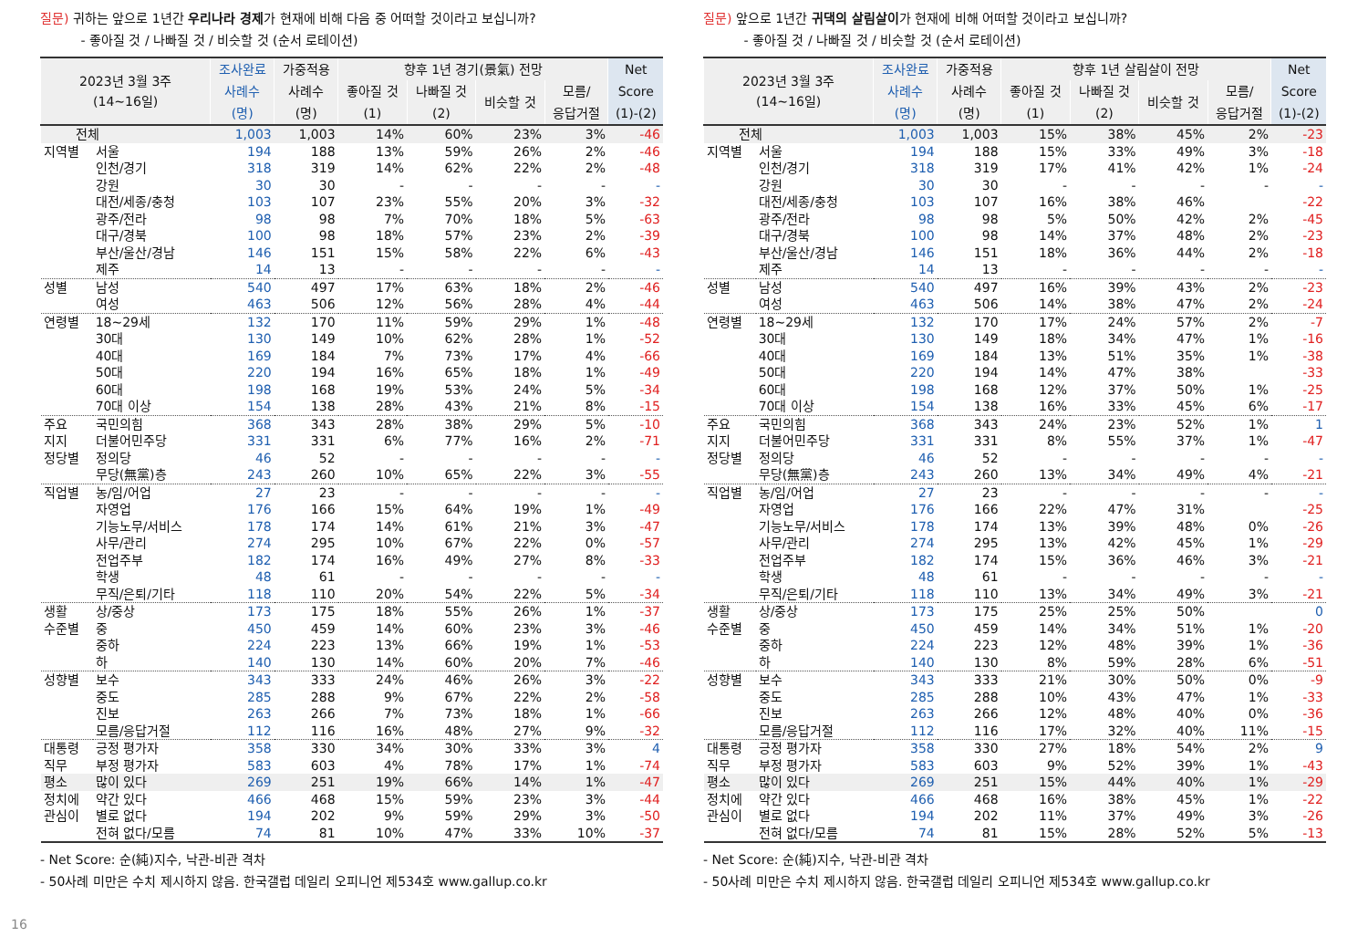질문) 귀하는 앞으로 1년간 우리나라 경제가 현재에 비해 다음 중 어떠할 것이라고 보십니까?
- 좋아질 것 / 나빠질 것 / 비슷할 것 (순서 로테이션)
| 2023년 3월 3주 (14~16일) | | 조사완료 | 가중적용 | 향후 1년 경기(景氣) 전망 | | | | Net |
| --- | --- | --- | --- | --- | --- | --- | --- | --- |
| | | 사례수 | 사례수 | 좋아질 것 | 나빠질 것 | 비슷할 것 | 모름/ | Score |
| | | (명) | (명) | (1) | (2) | | 응답거절 | (1)-(2) |
| 전체 | | 1,003 | 1,003 | 14% | 60% | 23% | 3% | -46 |
| 지역별 | 서울 | 194 | 188 | 13% | 59% | 26% | 2% | -46 |
| | 인천/경기 | 318 | 319 | 14% | 62% | 22% | 2% | -48 |
| | 강원 | 30 | 30 | - | - | - | - | - |
| | 대전/세종/충청 | 103 | 107 | 23% | 55% | 20% | 3% | -32 |
| | 광주/전라 | 98 | 98 | 7% | 70% | 18% | 5% | -63 |
| | 대구/경북 | 100 | 98 | 18% | 57% | 23% | 2% | -39 |
| | 부산/울산/경남 | 146 | 151 | 15% | 58% | 22% | 6% | -43 |
| | 제주 | 14 | 13 | - | - | - | - | - |
| 성별 | 남성 | 540 | 497 | 17% | 63% | 18% | 2% | -46 |
| | 여성 | 463 | 506 | 12% | 56% | 28% | 4% | -44 |
| 연령별 | 18~29세 | 132 | 170 | 11% | 59% | 29% | 1% | -48 |
| | 30대 | 130 | 149 | 10% | 62% | 28% | 1% | -52 |
| | 40대 | 169 | 184 | 7% | 73% | 17% | 4% | -66 |
| | 50대 | 220 | 194 | 16% | 65% | 18% | 1% | -49 |
| | 60대 | 198 | 168 | 19% | 53% | 24% | 5% | -34 |
| | 70대 이상 | 154 | 138 | 28% | 43% | 21% | 8% | -15 |
| 주요 | 국민의힘 | 368 | 343 | 28% | 38% | 29% | 5% | -10 |
| 지지 | 더불어민주당 | 331 | 331 | 6% | 77% | 16% | 2% | -71 |
| 정당별 | 정의당 | 46 | 52 | - | - | - | - | - |
| | 무당(無黨)층 | 243 | 260 | 10% | 65% | 22% | 3% | -55 |
| 직업별 | 농/임/어업 | 27 | 23 | - | - | - | - | - |
| | 자영업 | 176 | 166 | 15% | 64% | 19% | 1% | -49 |
| | 기능노무/서비스 | 178 | 174 | 14% | 61% | 21% | 3% | -47 |
| | 사무/관리 | 274 | 295 | 10% | 67% | 22% | 0% | -57 |
| | 전업주부 | 182 | 174 | 16% | 49% | 27% | 8% | -33 |
| | 학생 | 48 | 61 | - | - | - | - | - |
| | 무직/은퇴/기타 | 118 | 110 | 20% | 54% | 22% | 5% | -34 |
| 생활 | 상/중상 | 173 | 175 | 18% | 55% | 26% | 1% | -37 |
| 수준별 | 중 | 450 | 459 | 14% | 60% | 23% | 3% | -46 |
| | 중하 | 224 | 223 | 13% | 66% | 19% | 1% | -53 |
| | 하 | 140 | 130 | 14% | 60% | 20% | 7% | -46 |
| 성향별 | 보수 | 343 | 333 | 24% | 46% | 26% | 3% | -22 |
| | 중도 | 285 | 288 | 9% | 67% | 22% | 2% | -58 |
| | 진보 | 263 | 266 | 7% | 73% | 18% | 1% | -66 |
| | 모름/응답거절 | 112 | 116 | 16% | 48% | 27% | 9% | -32 |
| 대통령 | 긍정 평가자 | 358 | 330 | 34% | 30% | 33% | 3% | 4 |
| 직무 | 부정 평가자 | 583 | 603 | 4% | 78% | 17% | 1% | -74 |
| 평소 | 많이 있다 | 269 | 251 | 19% | 66% | 14% | 1% | -47 |
| 정치에 | 약간 있다 | 466 | 468 | 15% | 59% | 23% | 3% | -44 |
| 관심이 | 별로 없다 | 194 | 202 | 9% | 59% | 29% | 3% | -50 |
| | 전혀 없다/모름 | 74 | 81 | 10% | 47% | 33% | 10% | -37 |
- Net Score: 순(純)지수, 낙관-비관 격차
- 50사례 미만은 수치 제시하지 않음. 한국갤럽 데일리 오피니언 제534호 www.gallup.co.kr
질문) 앞으로 1년간 귀댁의 살림살이가 현재에 비해 어떠할 것이라고 보십니까?
- 좋아질 것 / 나빠질 것 / 비슷할 것 (순서 로테이션)
| 2023년 3월 3주 (14~16일) | | 조사완료 | 가중적용 | 향후 1년 살림살이 전망 | | | | Net |
| --- | --- | --- | --- | --- | --- | --- | --- | --- |
| | | 사례수 | 사례수 | 좋아질 것 | 나빠질 것 | 비슷할 것 | 모름/ | Score |
| | | (명) | (명) | (1) | (2) | | 응답거절 | (1)-(2) |
| 전체 | | 1,003 | 1,003 | 15% | 38% | 45% | 2% | -23 |
| 지역별 | 서울 | 194 | 188 | 15% | 33% | 49% | 3% | -18 |
| | 인천/경기 | 318 | 319 | 17% | 41% | 42% | 1% | -24 |
| | 강원 | 30 | 30 | - | - | - | - | - |
| | 대전/세종/충청 | 103 | 107 | 16% | 38% | 46% | | -22 |
| | 광주/전라 | 98 | 98 | 5% | 50% | 42% | 2% | -45 |
| | 대구/경북 | 100 | 98 | 14% | 37% | 48% | 2% | -23 |
| | 부산/울산/경남 | 146 | 151 | 18% | 36% | 44% | 2% | -18 |
| | 제주 | 14 | 13 | - | - | - | - | - |
| 성별 | 남성 | 540 | 497 | 16% | 39% | 43% | 2% | -23 |
| | 여성 | 463 | 506 | 14% | 38% | 47% | 2% | -24 |
| 연령별 | 18~29세 | 132 | 170 | 17% | 24% | 57% | 2% | -7 |
| | 30대 | 130 | 149 | 18% | 34% | 47% | 1% | -16 |
| | 40대 | 169 | 184 | 13% | 51% | 35% | 1% | -38 |
| | 50대 | 220 | 194 | 14% | 47% | 38% | | -33 |
| | 60대 | 198 | 168 | 12% | 37% | 50% | 1% | -25 |
| | 70대 이상 | 154 | 138 | 16% | 33% | 45% | 6% | -17 |
| 주요 | 국민의힘 | 368 | 343 | 24% | 23% | 52% | 1% | 1 |
| 지지 | 더불어민주당 | 331 | 331 | 8% | 55% | 37% | 1% | -47 |
| 정당별 | 정의당 | 46 | 52 | - | - | - | - | - |
| | 무당(無黨)층 | 243 | 260 | 13% | 34% | 49% | 4% | -21 |
| 직업별 | 농/임/어업 | 27 | 23 | - | - | - | - | - |
| | 자영업 | 176 | 166 | 22% | 47% | 31% | | -25 |
| | 기능노무/서비스 | 178 | 174 | 13% | 39% | 48% | 0% | -26 |
| | 사무/관리 | 274 | 295 | 13% | 42% | 45% | 1% | -29 |
| | 전업주부 | 182 | 174 | 15% | 36% | 46% | 3% | -21 |
| | 학생 | 48 | 61 | - | - | - | - | - |
| | 무직/은퇴/기타 | 118 | 110 | 13% | 34% | 49% | 3% | -21 |
| 생활 | 상/중상 | 173 | 175 | 25% | 25% | 50% | | 0 |
| 수준별 | 중 | 450 | 459 | 14% | 34% | 51% | 1% | -20 |
| | 중하 | 224 | 223 | 12% | 48% | 39% | 1% | -36 |
| | 하 | 140 | 130 | 8% | 59% | 28% | 6% | -51 |
| 성향별 | 보수 | 343 | 333 | 21% | 30% | 50% | 0% | -9 |
| | 중도 | 285 | 288 | 10% | 43% | 47% | 1% | -33 |
| | 진보 | 263 | 266 | 12% | 48% | 40% | 0% | -36 |
| | 모름/응답거절 | 112 | 116 | 17% | 32% | 40% | 11% | -15 |
| 대통령 | 긍정 평가자 | 358 | 330 | 27% | 18% | 54% | 2% | 9 |
| 직무 | 부정 평가자 | 583 | 603 | 9% | 52% | 39% | 1% | -43 |
| 평소 | 많이 있다 | 269 | 251 | 15% | 44% | 40% | 1% | -29 |
| 정치에 | 약간 있다 | 466 | 468 | 16% | 38% | 45% | 1% | -22 |
| 관심이 | 별로 없다 | 194 | 202 | 11% | 37% | 49% | 3% | -26 |
| | 전혀 없다/모름 | 74 | 81 | 15% | 28% | 52% | 5% | -13 |
- Net Score: 순(純)지수, 낙관-비관 격차
- 50사례 미만은 수치 제시하지 않음. 한국갤럽 데일리 오피니언 제534호 www.gallup.co.kr
16